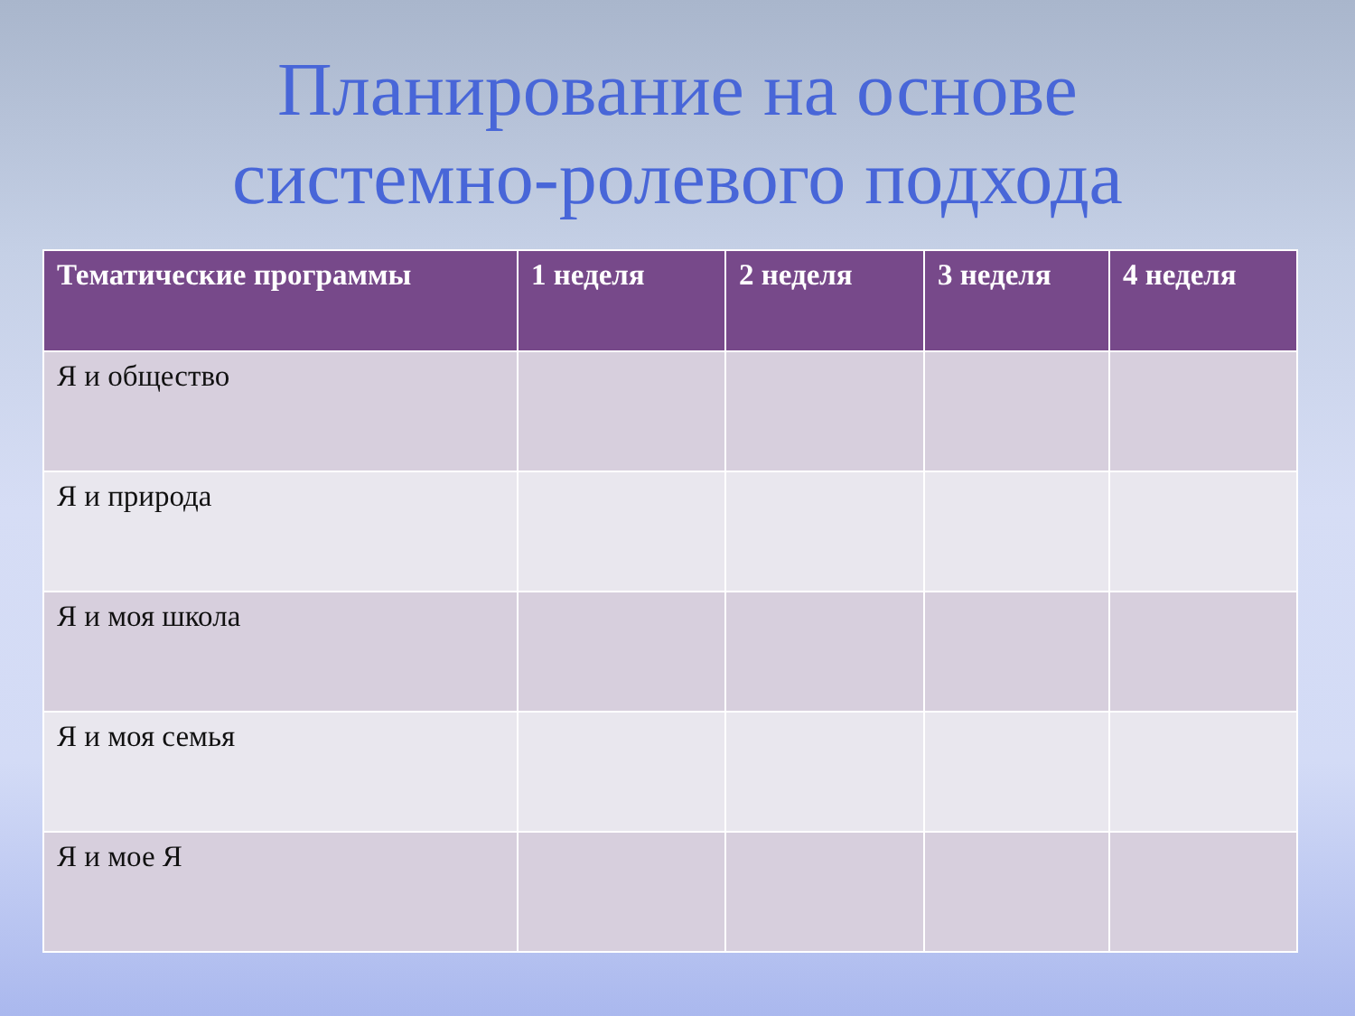Планирование на основе
системно-ролевого подхода
| Тематические программы | 1 неделя | 2 неделя | 3 неделя | 4 неделя |
| --- | --- | --- | --- | --- |
| Я и общество | | | | |
| Я и природа | | | | |
| Я и моя школа | | | | |
| Я и моя семья | | | | |
| Я и мое Я | | | | |